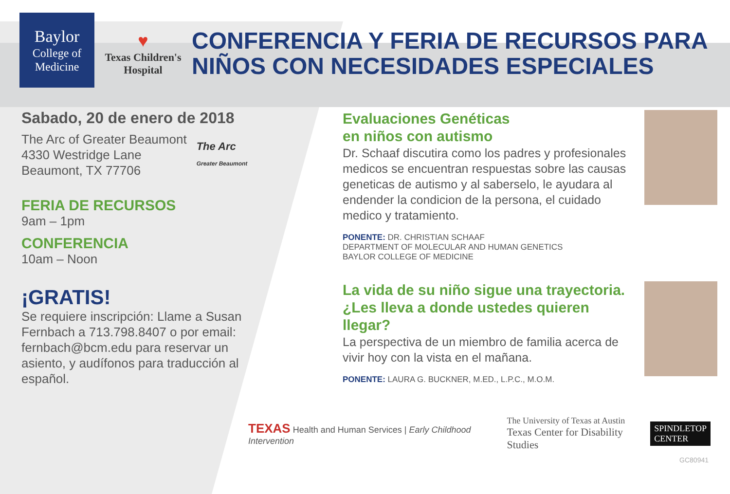Baylor
College of
Medicine
♥
Texas Children's
Hospital
CONFERENCIA Y FERIA DE RECURSOS PARA
NIÑOS CON NECESIDADES ESPECIALES
Sabado, 20 de enero de 2018
The Arc of Greater Beaumont
4330 Westridge Lane
Beaumont, TX 77706
The Arc
Greater Beaumont
FERIA DE RECURSOS
9am – 1pm
CONFERENCIA
10am – Noon
¡GRATIS!
Se requiere inscripción: Llame a Susan Fernbach a 713.798.8407 o por email: fernbach@bcm.edu para reservar un asiento, y audífonos para traducción al español.
Evaluaciones Genéticas
en niños con autismo
Dr. Schaaf discutira como los padres y profesionales medicos se encuentran respuestas sobre las causas geneticas de autismo y al saberselo, le ayudara al endender la condicion de la persona, el cuidado medico y tratamiento.
PONENTE: DR. CHRISTIAN SCHAAF
DEPARTMENT OF MOLECULAR AND HUMAN GENETICS
BAYLOR COLLEGE OF MEDICINE
La vida de su niño sigue una trayectoria. ¿Les lleva a donde ustedes quieren llegar?
La perspectiva de un miembro de familia acerca de vivir hoy con la vista en el mañana.
PONENTE: LAURA G. BUCKNER, M.ED., L.P.C., M.O.M.
TEXAS Health and Human Services | Early Childhood Intervention
The University of Texas at Austin
Texas Center for Disability Studies
SPINDLETOP
CENTER
GC80941